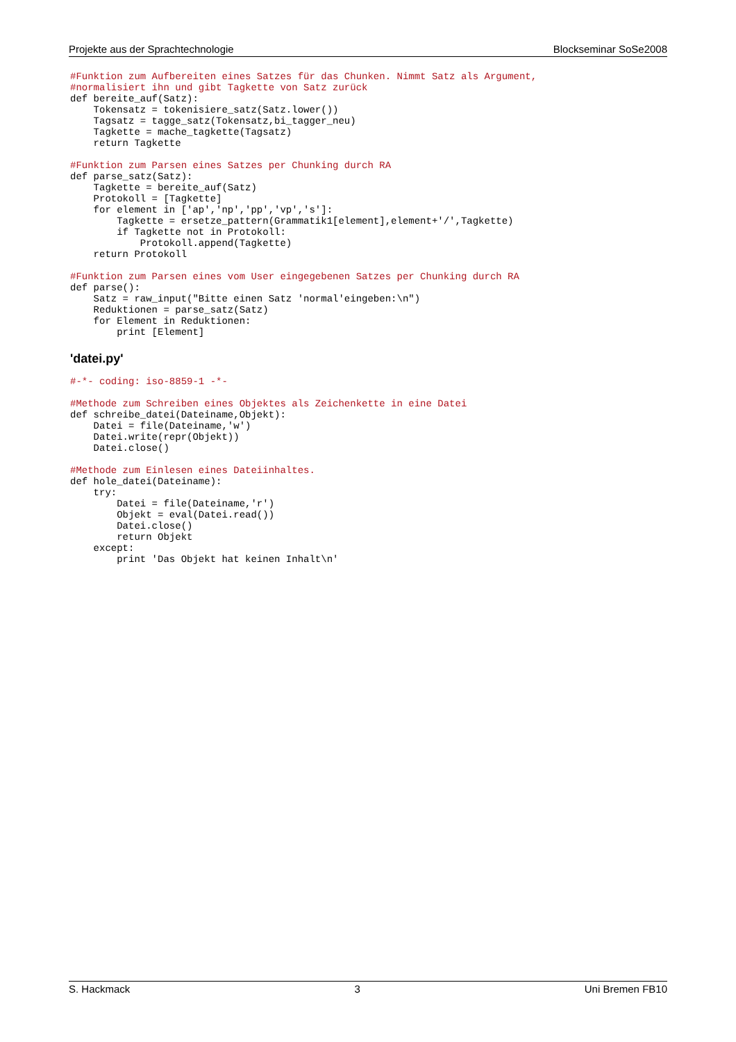Projekte aus der Sprachtechnologie Blockseminar SoSe2008
#Funktion zum Aufbereiten eines Satzes für das Chunken. Nimmt Satz als Argument,
#normalisiert ihn und gibt Tagkette von Satz zurück
def bereite_auf(Satz):
    Tokensatz = tokenisiere_satz(Satz.lower())
    Tagsatz = tagge_satz(Tokensatz,bi_tagger_neu)
    Tagkette = mache_tagkette(Tagsatz)
    return Tagkette

#Funktion zum Parsen eines Satzes per Chunking durch RA
def parse_satz(Satz):
    Tagkette = bereite_auf(Satz)
    Protokoll = [Tagkette]
    for element in ['ap','np','pp','vp','s']:
        Tagkette = ersetze_pattern(Grammatik1[element],element+'/',Tagkette)
        if Tagkette not in Protokoll:
            Protokoll.append(Tagkette)
    return Protokoll

#Funktion zum Parsen eines vom User eingegebenen Satzes per Chunking durch RA
def parse():
    Satz = raw_input("Bitte einen Satz 'normal'eingeben:\n")
    Reduktionen = parse_satz(Satz)
    for Element in Reduktionen:
        print [Element]
'datei.py'
#-*- coding: iso-8859-1 -*-

#Methode zum Schreiben eines Objektes als Zeichenkette in eine Datei
def schreibe_datei(Dateiname,Objekt):
    Datei = file(Dateiname,'w')
    Datei.write(repr(Objekt))
    Datei.close()

#Methode zum Einlesen eines Dateiinhaltes.
def hole_datei(Dateiname):
    try:
        Datei = file(Dateiname,'r')
        Objekt = eval(Datei.read())
        Datei.close()
        return Objekt
    except:
        print 'Das Objekt hat keinen Inhalt\n'
S. Hackmack 3 Uni Bremen FB10